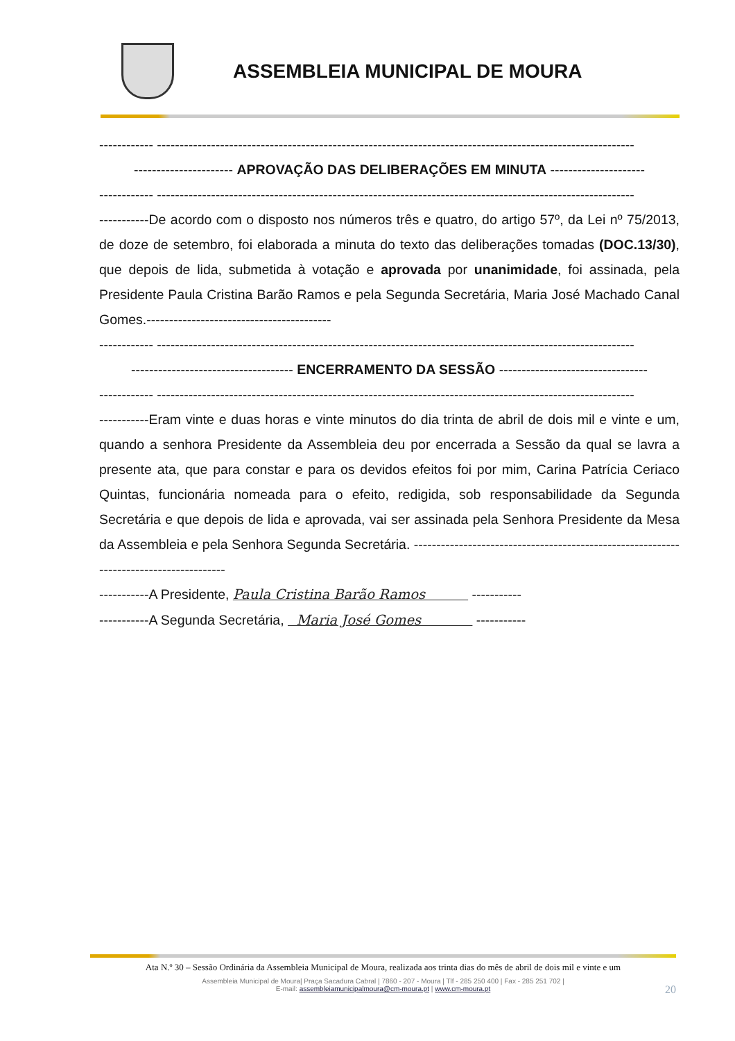ASSEMBLEIA MUNICIPAL DE MOURA
------------ ----------------------------------------------------------------------------------------------------------
---------------------- APROVAÇÃO DAS DELIBERAÇÕES EM MINUTA ---------------------
------------ ----------------------------------------------------------------------------------------------------------
-----------De acordo com o disposto nos números três e quatro, do artigo 57º, da Lei nº 75/2013, de doze de setembro, foi elaborada a minuta do texto das deliberações tomadas (DOC.13/30), que depois de lida, submetida à votação e aprovada por unanimidade, foi assinada, pela Presidente Paula Cristina Barão Ramos e pela Segunda Secretária, Maria José Machado Canal Gomes.-----------------------------------------
------------ ----------------------------------------------------------------------------------------------------------
------------------------------------ ENCERRAMENTO DA SESSÃO ---------------------------------
------------ ----------------------------------------------------------------------------------------------------------
-----------Eram vinte e duas horas e vinte minutos do dia trinta de abril de dois mil e vinte e um, quando a senhora Presidente da Assembleia deu por encerrada a Sessão da qual se lavra a presente ata, que para constar e para os devidos efeitos foi por mim, Carina Patrícia Ceriaco Quintas, funcionária nomeada para o efeito, redigida, sob responsabilidade da Segunda Secretária e que depois de lida e aprovada, vai ser assinada pela Senhora Presidente da Mesa da Assembleia e pela Senhora Segunda Secretária. ---------------------------------------------------------------------------------------
-----------A Presidente, Paula Cristina Barão Ramos -----------
-----------A Segunda Secretária, Maria José Gomes -----------
Ata N.º 30 – Sessão Ordinária da Assembleia Municipal de Moura, realizada aos trinta dias do mês de abril de dois mil e vinte e um
Assembleia Municipal de Moura| Praça Sacadura Cabral | 7860 - 207 - Moura | Tlf - 285 250 400 | Fax - 285 251 702 |
E-mail: assembleiamunicipalmoura@cm-moura.pt | www.cm-moura.pt
20